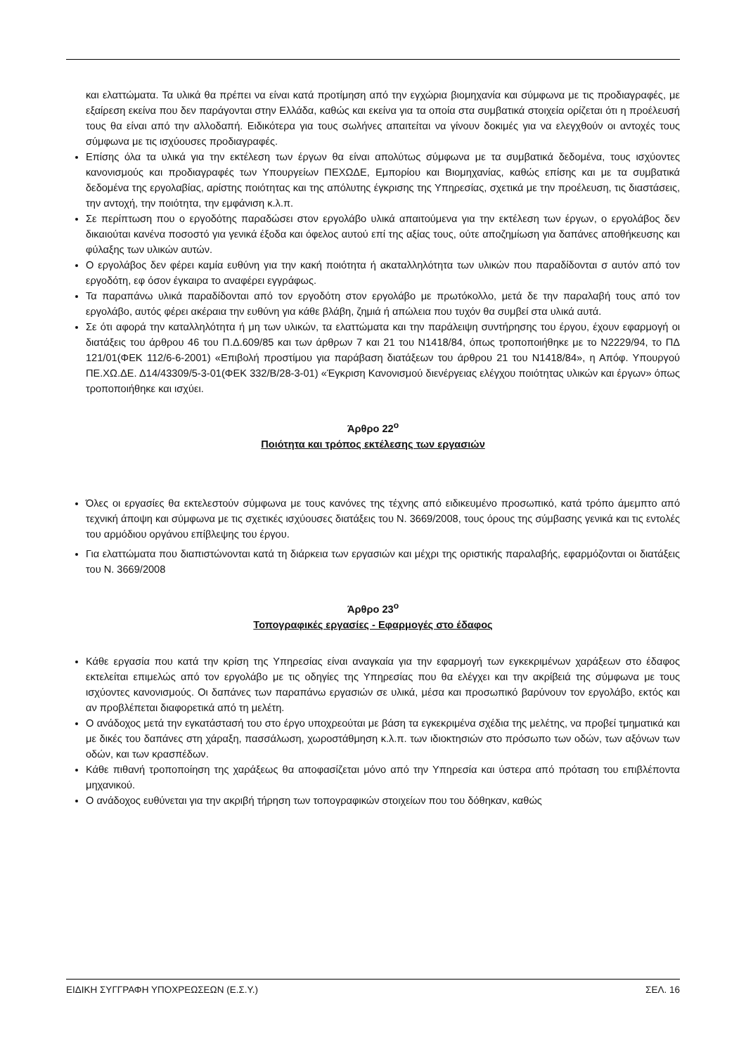και ελαττώματα. Τα υλικά θα πρέπει να είναι κατά προτίμηση από την εγχώρια βιομηχανία και σύμφωνα με τις προδιαγραφές, με εξαίρεση εκείνα που δεν παράγονται στην Ελλάδα, καθώς και εκείνα για τα οποία στα συμβατικά στοιχεία ορίζεται ότι η προέλευσή τους θα είναι από την αλλοδαπή. Ειδικότερα για τους σωλήνες απαιτείται να γίνουν δοκιμές για να ελεγχθούν οι αντοχές τους σύμφωνα με τις ισχύουσες προδιαγραφές.
Επίσης όλα τα υλικά για την εκτέλεση των έργων θα είναι απολύτως σύμφωνα με τα συμβατικά δεδομένα, τους ισχύοντες κανονισμούς και προδιαγραφές των Υπουργείων ΠΕΧΩΔΕ, Εμπορίου και Βιομηχανίας, καθώς επίσης και με τα συμβατικά δεδομένα της εργολαβίας, αρίστης ποιότητας και της απόλυτης έγκρισης της Υπηρεσίας, σχετικά με την προέλευση, τις διαστάσεις, την αντοχή, την ποιότητα, την εμφάνιση κ.λ.π.
Σε περίπτωση που ο εργοδότης παραδώσει στον εργολάβο υλικά απαιτούμενα για την εκτέλεση των έργων, ο εργολάβος δεν δικαιούται κανένα ποσοστό για γενικά έξοδα και όφελος αυτού επί της αξίας τους, ούτε αποζημίωση για δαπάνες αποθήκευσης και φύλαξης των υλικών αυτών.
Ο εργολάβος δεν φέρει καμία ευθύνη για την κακή ποιότητα ή ακαταλληλότητα των υλικών που παραδίδονται σ αυτόν από τον εργοδότη, εφ όσον έγκαιρα το αναφέρει εγγράφως.
Τα παραπάνω υλικά παραδίδονται από τον εργοδότη στον εργολάβο με πρωτόκολλο, μετά δε την παραλαβή τους από τον εργολάβο, αυτός φέρει ακέραια την ευθύνη για κάθε βλάβη, ζημιά ή απώλεια που τυχόν θα συμβεί στα υλικά αυτά.
Σε ότι αφορά την καταλληλότητα ή μη των υλικών, τα ελαττώματα και την παράλειψη συντήρησης του έργου, έχουν εφαρμογή οι διατάξεις του άρθρου 46 του Π.Δ.609/85 και των άρθρων 7 και 21 του Ν1418/84, όπως τροποποιήθηκε με το Ν2229/94, το ΠΔ 121/01(ΦΕΚ 112/6-6-2001) «Επιβολή προστίμου για παράβαση διατάξεων του άρθρου 21 του Ν1418/84», η Απόφ. Υπουργού ΠΕ.ΧΩ.ΔΕ. Δ14/43309/5-3-01(ΦΕΚ 332/Β/28-3-01) «Έγκριση Κανονισμού διενέργειας ελέγχου ποιότητας υλικών και έργων» όπως τροποποιήθηκε και ισχύει.
Άρθρο 22<sup>ο</sup>
Ποιότητα και τρόπος εκτέλεσης των εργασιών
Όλες οι εργασίες θα εκτελεστούν σύμφωνα με τους κανόνες της τέχνης από ειδικευμένο προσωπικό, κατά τρόπο άμεμπτο από τεχνική άποψη και σύμφωνα με τις σχετικές ισχύουσες διατάξεις του Ν. 3669/2008, τους όρους της σύμβασης γενικά και τις εντολές του αρμόδιου οργάνου επίβλεψης του έργου.
Για ελαττώματα που διαπιστώνονται κατά τη διάρκεια των εργασιών και μέχρι της οριστικής παραλαβής, εφαρμόζονται οι διατάξεις του Ν. 3669/2008
Άρθρο 23<sup>ο</sup>
Τοπογραφικές εργασίες - Εφαρμογές στο έδαφος
Κάθε εργασία που κατά την κρίση της Υπηρεσίας είναι αναγκαία για την εφαρμογή των εγκεκριμένων χαράξεων στο έδαφος εκτελείται επιμελώς από τον εργολάβο με τις οδηγίες της Υπηρεσίας που θα ελέγχει και την ακρίβειά της σύμφωνα με τους ισχύοντες κανονισμούς. Οι δαπάνες των παραπάνω εργασιών σε υλικά, μέσα και προσωπικό βαρύνουν τον εργολάβο, εκτός και αν προβλέπεται διαφορετικά από τη μελέτη.
Ο ανάδοχος μετά την εγκατάστασή του στο έργο υποχρεούται με βάση τα εγκεκριμένα σχέδια της μελέτης, να προβεί τμηματικά και με δικές του δαπάνες στη χάραξη, πασσάλωση, χωροστάθμηση κ.λ.π. των ιδιοκτησιών στο πρόσωπο των οδών, των αξόνων των οδών, και των κρασπέδων.
Κάθε πιθανή τροποποίηση της χαράξεως θα αποφασίζεται μόνο από την Υπηρεσία και ύστερα από πρόταση του επιβλέποντα μηχανικού.
Ο ανάδοχος ευθύνεται για την ακριβή τήρηση των τοπογραφικών στοιχείων που του δόθηκαν, καθώς
ΕΙΔΙΚΗ ΣΥΓΓΡΑΦΗ ΥΠΟΧΡΕΩΣΕΩΝ (Ε.Σ.Υ.) ΣΕΛ. 16